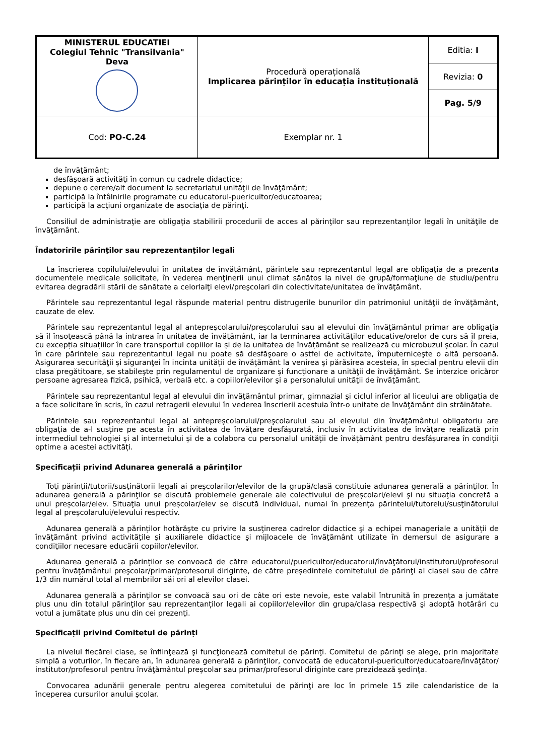| MINISTERUL EDUCATIEI Colegiul Tehnic "Transilvania" Deva | Procedură operațională Implicarea părinților în educația instituțională | Editia: I |
| | | Revizia: 0 |
| | | Pag. 5/9 |
| Cod: PO-C.24 | Exemplar nr. 1 | |
de învăţământ;
desfăşoară activităţi în comun cu cadrele didactice;
depune o cerere/alt document la secretariatul unităţii de învăţământ;
participă la întâlnirile programate cu educatorul-puericultor/educatoarea;
participă la acţiuni organizate de asociaţia de părinţi.
Consiliul de administraţie are obligaţia stabilirii procedurii de acces al părinţilor sau reprezentanţilor legali în unităţile de învăţământ.
Îndatoririle părinţilor sau reprezentanţilor legali
La înscrierea copilului/elevului în unitatea de învăţământ, părintele sau reprezentantul legal are obligaţia de a prezenta documentele medicale solicitate, în vederea menţinerii unui climat sănătos la nivel de grupă/formaţiune de studiu/pentru evitarea degradării stării de sănătate a celorlalţi elevi/preşcolari din colectivitate/unitatea de învăţământ.
Părintele sau reprezentantul legal răspunde material pentru distrugerile bunurilor din patrimoniul unităţii de învăţământ, cauzate de elev.
Părintele sau reprezentantul legal al antepreşcolarului/preşcolarului sau al elevului din învăţământul primar are obligaţia să îl însoţească până la intrarea în unitatea de învăţământ, iar la terminarea activităţilor educative/orelor de curs să îl preia, cu excepția situațiilor în care transportul copiilor la și de la unitatea de învățământ se realizează cu microbuzul școlar. În cazul în care părintele sau reprezentantul legal nu poate să desfăşoare o astfel de activitate, împuterniceşte o altă persoană. Asigurarea securităţii şi siguranţei în incinta unităţii de învăţământ la venirea şi părăsirea acesteia, în special pentru elevii din clasa pregătitoare, se stabileşte prin regulamentul de organizare şi funcţionare a unităţii de învăţământ. Se interzice oricăror persoane agresarea fizică, psihică, verbală etc. a copiilor/elevilor şi a personalului unităţii de învăţământ.
Părintele sau reprezentantul legal al elevului din învăţământul primar, gimnazial şi ciclul inferior al liceului are obligaţia de a face solicitare în scris, în cazul retragerii elevului în vederea înscrierii acestuia într-o unitate de învăţământ din străinătate.
Părintele sau reprezentantul legal al antepreşcolarului/preşcolarului sau al elevului din învăţământul obligatoriu are obligaţia de a-l susține pe acesta în activitatea de învățare desfășurată, inclusiv în activitatea de învățare realizată prin intermediul tehnologiei și al internetului și de a colabora cu personalul unității de învățământ pentru desfășurarea în condiții optime a acestei activități.
Specificații privind Adunarea generală a părinţilor
Toţi părinţii/tutorii/susţinătorii legali ai preșcolarilor/elevilor de la grupă/clasă constituie adunarea generală a părinţilor. În adunarea generală a părinţilor se discută problemele generale ale colectivului de preșcolari/elevi şi nu situaţia concretă a unui preșcolar/elev. Situaţia unui preșcolar/elev se discută individual, numai în prezenţa părintelui/tutorelui/susţinătorului legal al preșcolarului/elevului respectiv.
Adunarea generală a părinţilor hotărăşte cu privire la susţinerea cadrelor didactice şi a echipei manageriale a unităţii de învăţământ privind activităţile şi auxiliarele didactice şi mijloacele de învăţământ utilizate în demersul de asigurare a condiţiilor necesare educării copiilor/elevilor.
Adunarea generală a părinţilor se convoacă de către educatorul/puericultor/educatorul/învăţătorul/institutorul/profesorul pentru învăţământul preşcolar/primar/profesorul diriginte, de către preşedintele comitetului de părinţi al clasei sau de către 1/3 din numărul total al membrilor săi ori al elevilor clasei.
Adunarea generală a părinţilor se convoacă sau ori de câte ori este nevoie, este valabil întrunită în prezenţa a jumătate plus unu din totalul părinţilor sau reprezentanților legali ai copiilor/elevilor din grupa/clasa respectivă şi adoptă hotărâri cu votul a jumătate plus unu din cei prezenţi.
Specificații privind Comitetul de părinți
La nivelul fiecărei clase, se înfiinţează şi funcţionează comitetul de părinţi. Comitetul de părinţi se alege, prin majoritate simplă a voturilor, în fiecare an, în adunarea generală a părinţilor, convocată de educatorul-puericultor/educatoare/învăţător/ institutor/profesorul pentru învăţământul preşcolar sau primar/profesorul diriginte care prezidează şedinţa.
Convocarea adunării generale pentru alegerea comitetului de părinţi are loc în primele 15 zile calendaristice de la începerea cursurilor anului şcolar.